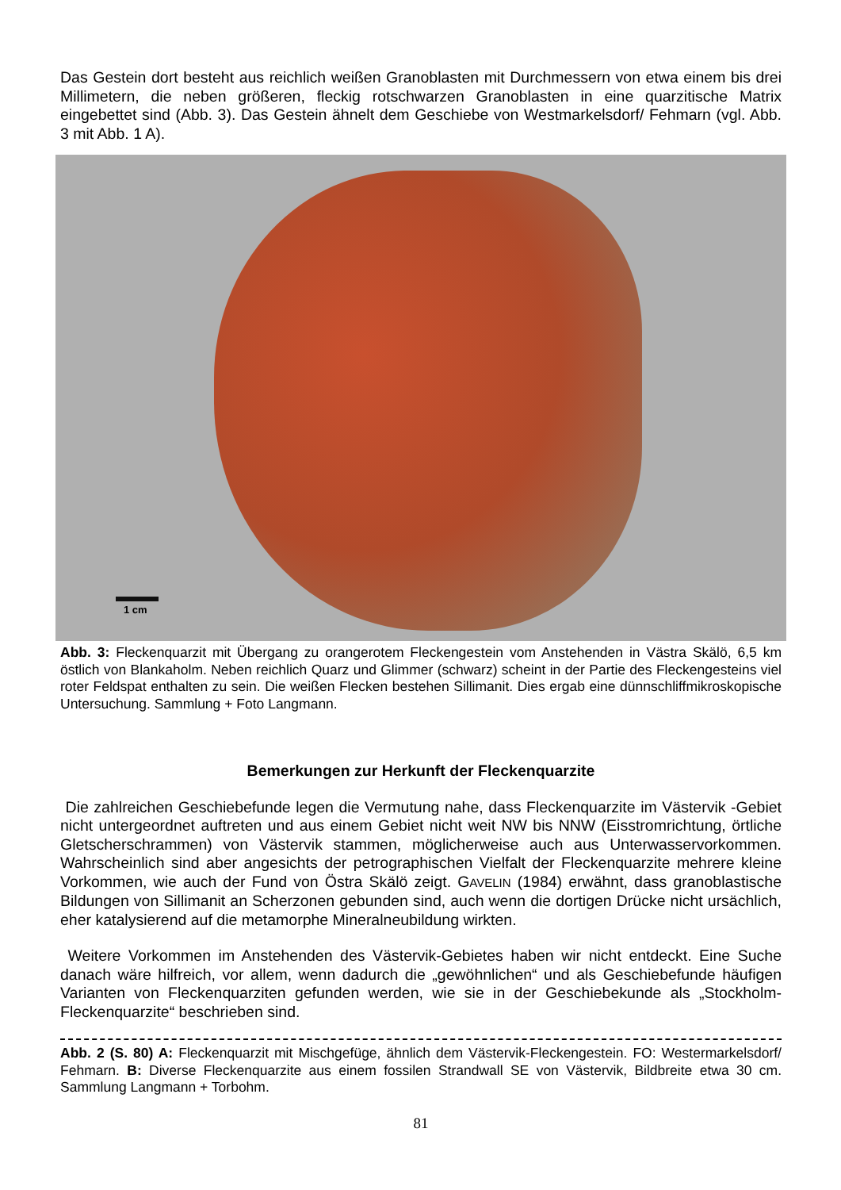Das Gestein dort besteht aus reichlich weißen Granoblasten mit Durchmessern von etwa einem bis drei Millimetern, die neben größeren, fleckig rotschwarzen Granoblasten in eine quarzitische Matrix eingebettet sind (Abb. 3). Das Gestein ähnelt dem Geschiebe von Westmarkelsdorf/ Fehmarn (vgl. Abb. 3 mit Abb. 1 A).
1 cm
Abb. 3: Fleckenquarzit mit Übergang zu orangerotem Fleckengestein vom Anstehenden in Västra Skälö, 6,5 km östlich von Blankaholm. Neben reichlich Quarz und Glimmer (schwarz) scheint in der Partie des Fleckengesteins viel roter Feldspat enthalten zu sein. Die weißen Flecken bestehen Sillimanit. Dies ergab eine dünnschliffmikroskopische Untersuchung. Sammlung + Foto Langmann.
Bemerkungen zur Herkunft der Fleckenquarzite
Die zahlreichen Geschiebefunde legen die Vermutung nahe, dass Fleckenquarzite im Västervik -Gebiet nicht untergeordnet auftreten und aus einem Gebiet nicht weit NW bis NNW (Eisstromrichtung, örtliche Gletscherschrammen) von Västervik stammen, möglicherweise auch aus Unterwasservorkommen. Wahrscheinlich sind aber angesichts der petrographischen Vielfalt der Fleckenquarzite mehrere kleine Vorkommen, wie auch der Fund von Östra Skälö zeigt. GAVELIN (1984) erwähnt, dass granoblastische Bildungen von Sillimanit an Scherzonen gebunden sind, auch wenn die dortigen Drücke nicht ursächlich, eher katalysierend auf die metamorphe Mineralneubildung wirkten.
Weitere Vorkommen im Anstehenden des Västervik-Gebietes haben wir nicht entdeckt. Eine Suche danach wäre hilfreich, vor allem, wenn dadurch die „gewöhnlichen“ und als Geschiebefunde häufigen Varianten von Fleckenquarziten gefunden werden, wie sie in der Geschiebekunde als „Stockholm-Fleckenquarzite“ beschrieben sind.
Abb. 2 (S. 80) A: Fleckenquarzit mit Mischgefüge, ähnlich dem Västervik-Fleckengestein. FO: Westermarkelsdorf/ Fehmarn. B: Diverse Fleckenquarzite aus einem fossilen Strandwall SE von Västervik, Bildbreite etwa 30 cm. Sammlung Langmann + Torbohm.
81